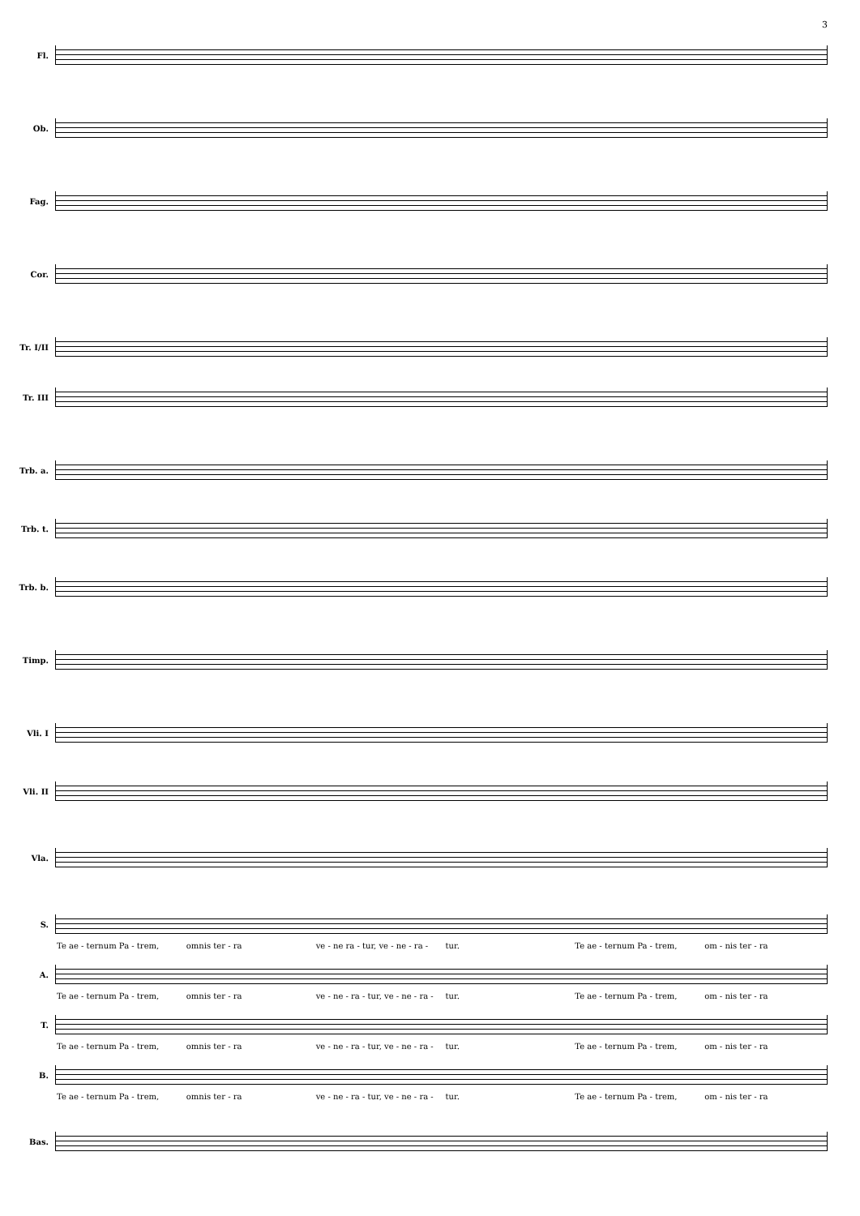3
Fl.
Ob.
Fag.
Cor.
Tr. I/II
Tr. III
Trb. a.
Trb. t.
Trb. b.
Timp.
Vli. I
Vli. II
Vla.
S.
Te ae - ternum Pa - trem, omnis ter - ra ve - ne ra - tur, ve - ne - ra - tur. Te ae - ternum Pa - trem, om - nis ter - ra
A.
Te ae - ternum Pa - trem, omnis ter - ra ve - ne - ra - tur, ve - ne - ra - tur. Te ae - ternum Pa - trem, om - nis ter - ra
T.
Te ae - ternum Pa - trem, omnis ter - ra ve - ne - ra - tur, ve - ne - ra - tur. Te ae - ternum Pa - trem, om - nis ter - ra
B.
Te ae - ternum Pa - trem, omnis ter - ra ve - ne - ra - tur, ve - ne - ra - tur. Te ae - ternum Pa - trem, om - nis ter - ra
Bas.